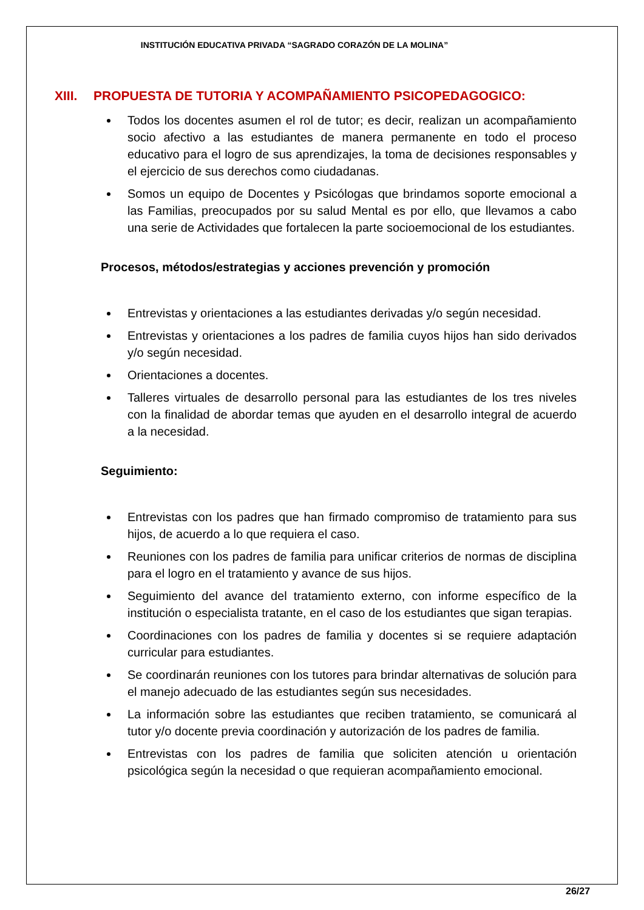INSTITUCIÓN EDUCATIVA PRIVADA “SAGRADO CORAZÓN DE LA MOLINA”
XIII. PROPUESTA DE TUTORIA Y ACOMPAÑAMIENTO PSICOPEDAGOGICO:
Todos los docentes asumen el rol de tutor; es decir, realizan un acompañamiento socio afectivo a las estudiantes de manera permanente en todo el proceso educativo para el logro de sus aprendizajes, la toma de decisiones responsables y el ejercicio de sus derechos como ciudadanas.
Somos un equipo de Docentes y Psicólogas que brindamos soporte emocional a las Familias, preocupados por su salud Mental es por ello, que llevamos a cabo una serie de Actividades que fortalecen la parte socioemocional de los estudiantes.
Procesos, métodos/estrategias y acciones prevención y promoción
Entrevistas y orientaciones a las estudiantes derivadas y/o según necesidad.
Entrevistas y orientaciones a los padres de familia cuyos hijos han sido derivados y/o según necesidad.
Orientaciones a docentes.
Talleres virtuales de desarrollo personal para las estudiantes de los tres niveles con la finalidad de abordar temas que ayuden en el desarrollo integral de acuerdo a la necesidad.
Seguimiento:
Entrevistas con los padres que han firmado compromiso de tratamiento para sus hijos, de acuerdo a lo que requiera el caso.
Reuniones con los padres de familia para unificar criterios de normas de disciplina para el logro en el tratamiento y avance de sus hijos.
Seguimiento del avance del tratamiento externo, con informe específico de la institución o especialista tratante, en el caso de los estudiantes que sigan terapias.
Coordinaciones con los padres de familia y docentes si se requiere adaptación curricular para estudiantes.
Se coordinarán reuniones con los tutores para brindar alternativas de solución para el manejo adecuado de las estudiantes según sus necesidades.
La información sobre las estudiantes que reciben tratamiento, se comunicará al tutor y/o docente previa coordinación y autorización de los padres de familia.
Entrevistas con los padres de familia que soliciten atención u orientación psicológica según la necesidad o que requieran acompañamiento emocional.
26/27